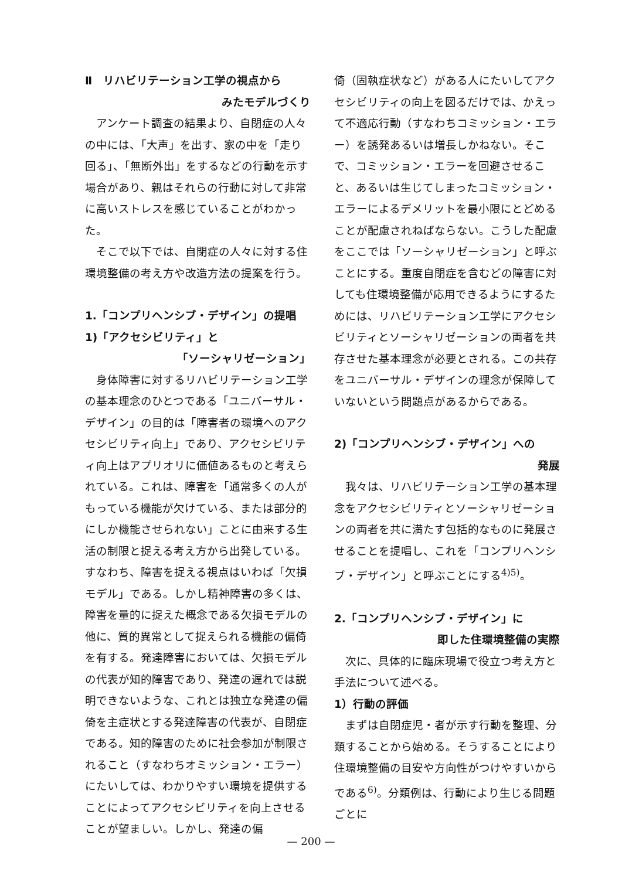Ⅱ　リハビリテーション工学の視点から
みたモデルづくり
アンケート調査の結果より、自閉症の人々の中には、「大声」を出す、家の中を「走り回る」、「無断外出」をするなどの行動を示す場合があり、親はそれらの行動に対して非常に高いストレスを感じていることがわかった。
そこで以下では、自閉症の人々に対する住環境整備の考え方や改造方法の提案を行う。
1.「コンプリヘンシブ・デザイン」の提唱
1)「アクセシビリティ」と
「ソーシャリゼーション」
身体障害に対するリハビリテーション工学の基本理念のひとつである「ユニバーサル・デザイン」の目的は「障害者の環境へのアクセシビリティ向上」であり、アクセシビリティ向上はアプリオリに価値あるものと考えられている。これは、障害を「通常多くの人がもっている機能が欠けている、または部分的にしか機能させられない」ことに由来する生活の制限と捉える考え方から出発している。すなわち、障害を捉える視点はいわば「欠損モデル」である。しかし精神障害の多くは、障害を量的に捉えた概念である欠損モデルの他に、質的異常として捉えられる機能の偏倚を有する。発達障害においては、欠損モデルの代表が知的障害であり、発達の遅れでは説明できないような、これとは独立な発達の偏倚を主症状とする発達障害の代表が、自閉症である。知的障害のために社会参加が制限されること（すなわちオミッション・エラー）にたいしては、わかりやすい環境を提供することによってアクセシビリティを向上させることが望ましい。しかし、発達の偏
倚（固執症状など）がある人にたいしてアクセシビリティの向上を図るだけでは、かえって不適応行動（すなわちコミッション・エラー）を誘発あるいは増長しかねない。そこで、コミッション・エラーを回避させること、あるいは生じてしまったコミッション・エラーによるデメリットを最小限にとどめることが配慮されねばならない。こうした配慮をここでは「ソーシャリゼーション」と呼ぶことにする。重度自閉症を含むどの障害に対しても住環境整備が応用できるようにするためには、リハビリテーション工学にアクセシビリティとソーシャリゼーションの両者を共存させた基本理念が必要とされる。この共存をユニバーサル・デザインの理念が保障していないという問題点があるからである。
2)「コンプリヘンシブ・デザイン」への
発展
我々は、リハビリテーション工学の基本理念をアクセシビリティとソーシャリゼーションの両者を共に満たす包括的なものに発展させることを提唱し、これを「コンプリヘンシブ・デザイン」と呼ぶことにする<sup>4)5)</sup>。
2.「コンプリヘンシブ・デザイン」に
即した住環境整備の実際
次に、具体的に臨床現場で役立つ考え方と手法について述べる。
1）行動の評価
まずは自閉症児・者が示す行動を整理、分類することから始める。そうすることにより住環境整備の目安や方向性がつけやすいからである<sup>6)</sup>。分類例は、行動により生じる問題ごとに
— 200 —